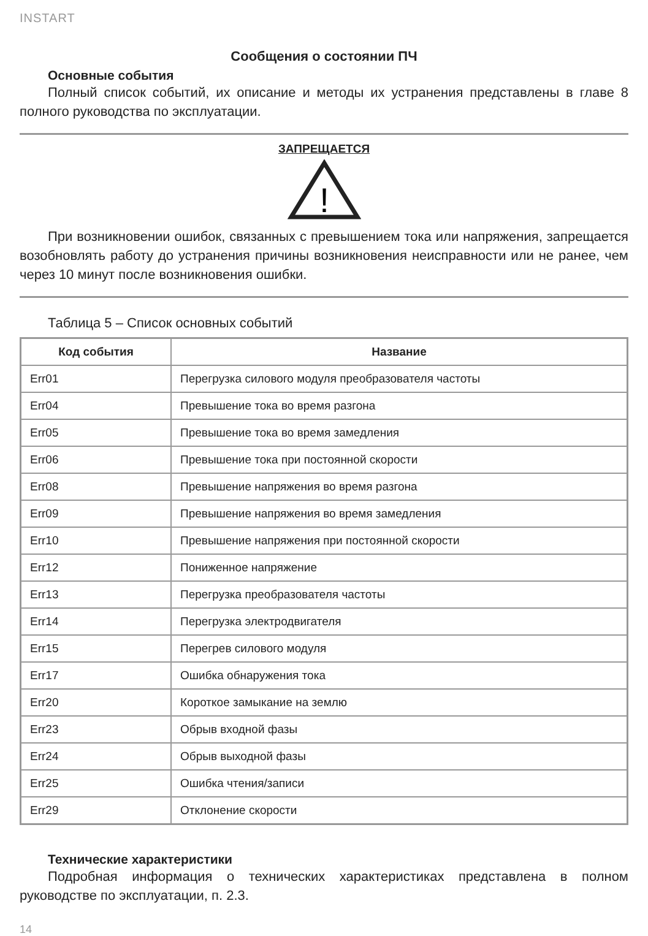INSTART
Сообщения о состоянии ПЧ
Основные события
Полный список событий, их описание и методы их устранения представлены в главе 8 полного руководства по эксплуатации.
ЗАПРЕЩАЕТСЯ
!
При возникновении ошибок, связанных с превышением тока или напряжения, запрещается возобновлять работу до устранения причины возникновения неисправности или не ранее, чем через 10 минут после возникновения ошибки.
Таблица 5 – Список основных событий
| Код события | Название |
| --- | --- |
| Err01 | Перегрузка силового модуля преобразователя частоты |
| Err04 | Превышение тока во время разгона |
| Err05 | Превышение тока во время замедления |
| Err06 | Превышение тока при постоянной скорости |
| Err08 | Превышение напряжения во время разгона |
| Err09 | Превышение напряжения во время замедления |
| Err10 | Превышение напряжения при постоянной скорости |
| Err12 | Пониженное напряжение |
| Err13 | Перегрузка преобразователя частоты |
| Err14 | Перегрузка электродвигателя |
| Err15 | Перегрев силового модуля |
| Err17 | Ошибка обнаружения тока |
| Err20 | Короткое замыкание на землю |
| Err23 | Обрыв входной фазы |
| Err24 | Обрыв выходной фазы |
| Err25 | Ошибка чтения/записи |
| Err29 | Отклонение скорости |
Технические характеристики
Подробная информация о технических характеристиках представлена в полном руководстве по эксплуатации, п. 2.3.
14